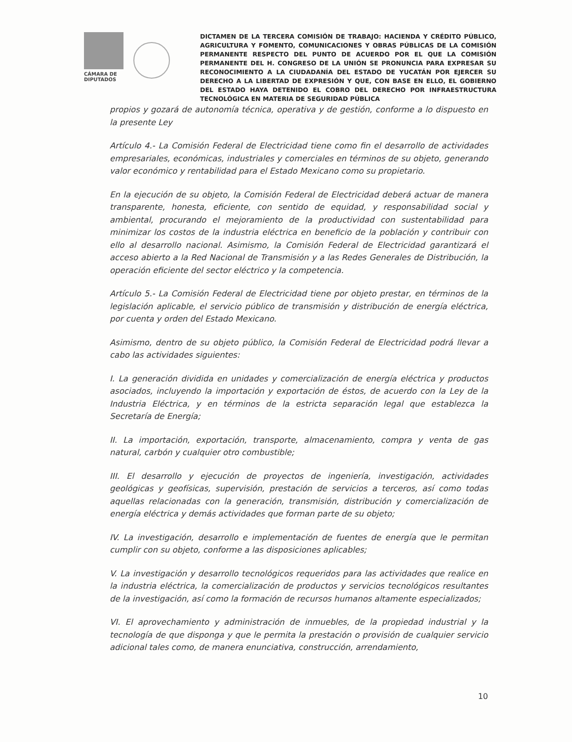CÁMARA DE
DIPUTADOS
DICTAMEN DE LA TERCERA COMISIÓN DE TRABAJO: HACIENDA Y CRÉDITO PÚBLICO, AGRICULTURA Y FOMENTO, COMUNICACIONES Y OBRAS PÚBLICAS DE LA COMISIÓN PERMANENTE RESPECTO DEL PUNTO DE ACUERDO POR EL QUE LA COMISIÓN PERMANENTE DEL H. CONGRESO DE LA UNIÓN SE PRONUNCIA PARA EXPRESAR SU RECONOCIMIENTO A LA CIUDADANÍA DEL ESTADO DE YUCATÁN POR EJERCER SU DERECHO A LA LIBERTAD DE EXPRESIÓN Y QUE, CON BASE EN ELLO, EL GOBIERNO DEL ESTADO HAYA DETENIDO EL COBRO DEL DERECHO POR INFRAESTRUCTURA TECNOLÓGICA EN MATERIA DE SEGURIDAD PÚBLICA
propios y gozará de autonomía técnica, operativa y de gestión, conforme a lo dispuesto en la presente Ley
Artículo 4.- La Comisión Federal de Electricidad tiene como fin el desarrollo de actividades empresariales, económicas, industriales y comerciales en términos de su objeto, generando valor económico y rentabilidad para el Estado Mexicano como su propietario.
En la ejecución de su objeto, la Comisión Federal de Electricidad deberá actuar de manera transparente, honesta, eficiente, con sentido de equidad, y responsabilidad social y ambiental, procurando el mejoramiento de la productividad con sustentabilidad para minimizar los costos de la industria eléctrica en beneficio de la población y contribuir con ello al desarrollo nacional. Asimismo, la Comisión Federal de Electricidad garantizará el acceso abierto a la Red Nacional de Transmisión y a las Redes Generales de Distribución, la operación eficiente del sector eléctrico y la competencia.
Artículo 5.- La Comisión Federal de Electricidad tiene por objeto prestar, en términos de la legislación aplicable, el servicio público de transmisión y distribución de energía eléctrica, por cuenta y orden del Estado Mexicano.
Asimismo, dentro de su objeto público, la Comisión Federal de Electricidad podrá llevar a cabo las actividades siguientes:
I. La generación dividida en unidades y comercialización de energía eléctrica y productos asociados, incluyendo la importación y exportación de éstos, de acuerdo con la Ley de la Industria Eléctrica, y en términos de la estricta separación legal que establezca la Secretaría de Energía;
II. La importación, exportación, transporte, almacenamiento, compra y venta de gas natural, carbón y cualquier otro combustible;
III. El desarrollo y ejecución de proyectos de ingeniería, investigación, actividades geológicas y geofísicas, supervisión, prestación de servicios a terceros, así como todas aquellas relacionadas con la generación, transmisión, distribución y comercialización de energía eléctrica y demás actividades que forman parte de su objeto;
IV. La investigación, desarrollo e implementación de fuentes de energía que le permitan cumplir con su objeto, conforme a las disposiciones aplicables;
V. La investigación y desarrollo tecnológicos requeridos para las actividades que realice en la industria eléctrica, la comercialización de productos y servicios tecnológicos resultantes de la investigación, así como la formación de recursos humanos altamente especializados;
VI. El aprovechamiento y administración de inmuebles, de la propiedad industrial y la tecnología de que disponga y que le permita la prestación o provisión de cualquier servicio adicional tales como, de manera enunciativa, construcción, arrendamiento,
10